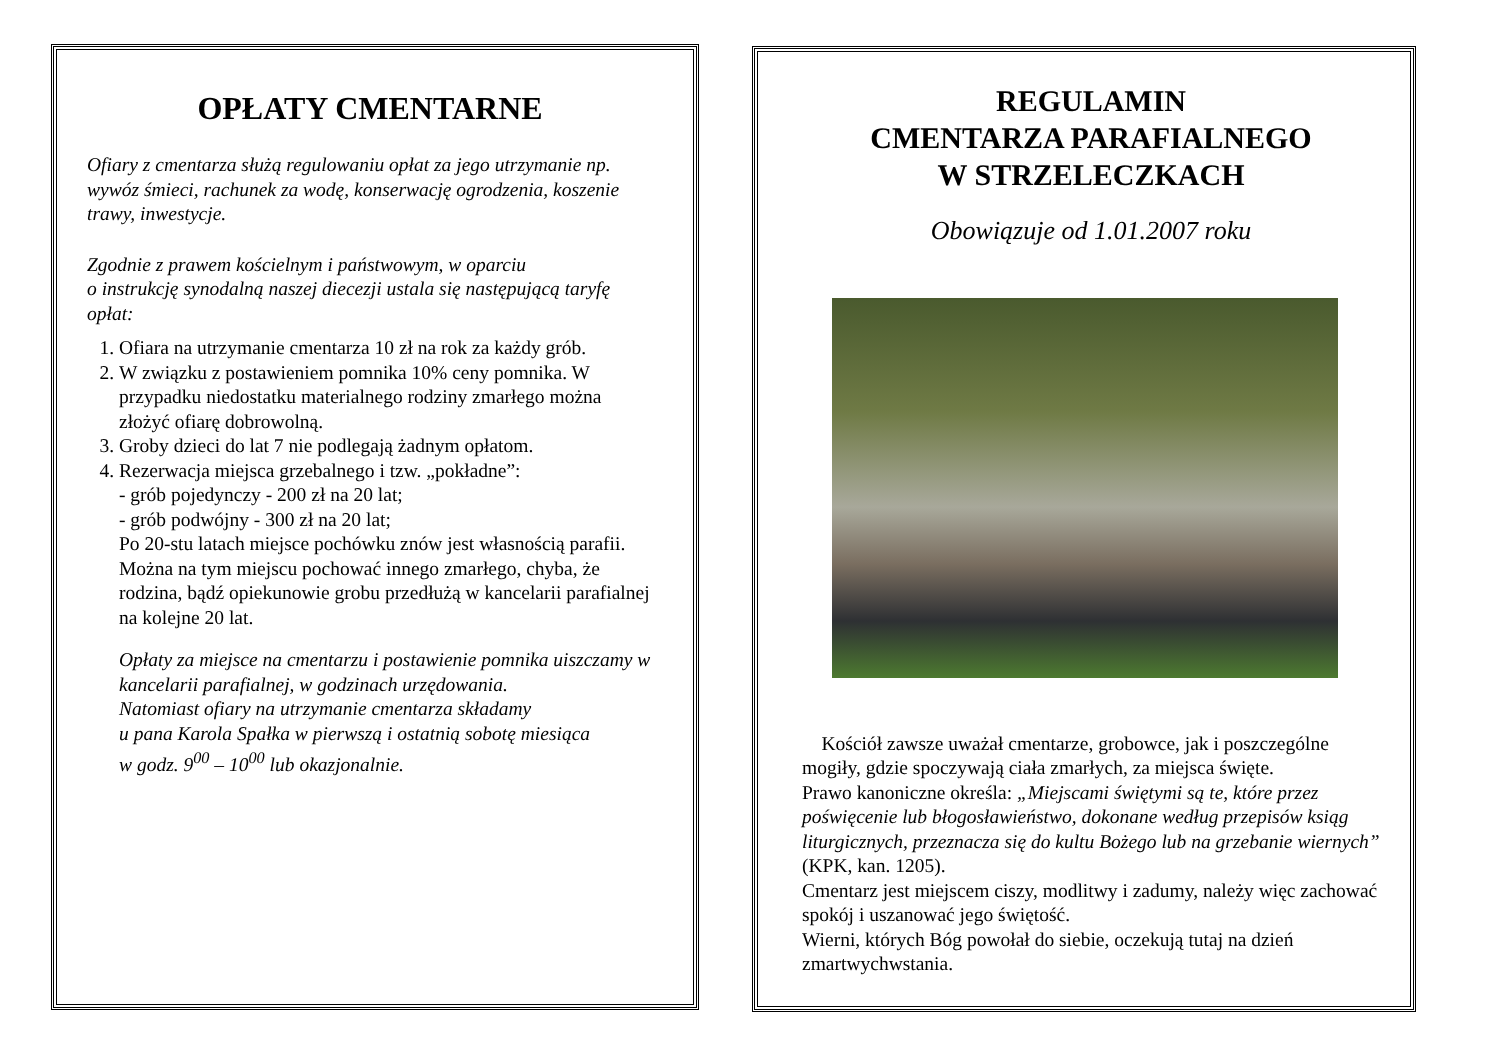OPŁATY CMENTARNE
Ofiary z cmentarza służą regulowaniu opłat za jego utrzymanie np. wywóz śmieci, rachunek za wodę, konserwację ogrodzenia, koszenie trawy, inwestycje.
Zgodnie z prawem kościelnym i państwowym, w oparciu
o instrukcję synodalną naszej diecezji ustala się następującą taryfę opłat:
1. Ofiara na utrzymanie cmentarza 10 zł na rok za każdy grób.
2. W związku z postawieniem pomnika 10% ceny pomnika. W przypadku niedostatku materialnego rodziny zmarłego można złożyć ofiarę dobrowolną.
3. Groby dzieci do lat 7 nie podlegają żadnym opłatom.
4. Rezerwacja miejsca grzebalnego i tzw. „pokładne”:
- grób pojedynczy - 200 zł na 20 lat;
- grób podwójny - 300 zł na 20 lat;
Po 20-stu latach miejsce pochówku znów jest własnością parafii.
Można na tym miejscu pochować innego zmarłego, chyba, że rodzina, bądź opiekunowie grobu przedłużą w kancelarii parafialnej na kolejne 20 lat.
Opłaty za miejsce na cmentarzu i postawienie pomnika uiszczamy w kancelarii parafialnej, w godzinach urzędowania.
Natomiast ofiary na utrzymanie cmentarza składamy
u pana Karola Spałka w pierwszą i ostatnią sobotę miesiąca
w godz. 9<sup>00</sup> – 10<sup>00</sup> lub okazjonalnie.
REGULAMIN
CMENTARZA PARAFIALNEGO
W STRZELECZKACH
Obowiązuje od 1.01.2007 roku
Kościół zawsze uważał cmentarze, grobowce, jak i poszczególne mogiły, gdzie spoczywają ciała zmarłych, za miejsca święte.
Prawo kanoniczne określa: „Miejscami świętymi są te, które przez poświęcenie lub błogosławieństwo, dokonane według przepisów ksiąg liturgicznych, przeznacza się do kultu Bożego lub na grzebanie wiernych” (KPK, kan. 1205).
Cmentarz jest miejscem ciszy, modlitwy i zadumy, należy więc zachować spokój i uszanować jego świętość.
Wierni, których Bóg powołał do siebie, oczekują tutaj na dzień zmartwychwstania.